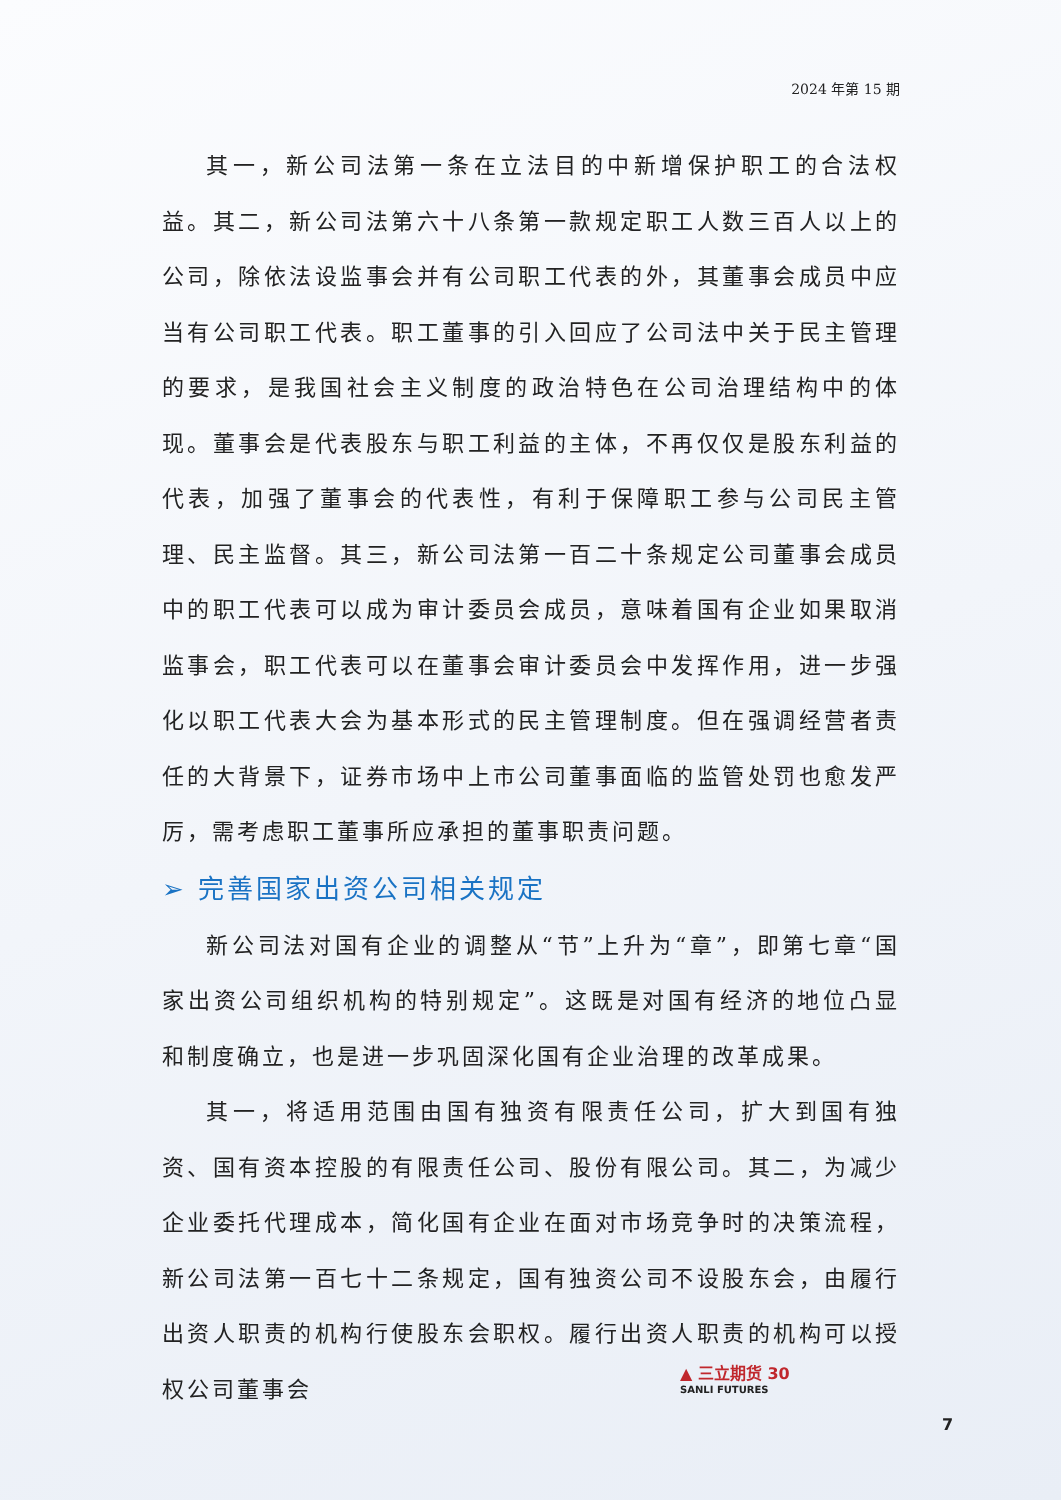2024 年第 15 期
其一，新公司法第一条在立法目的中新增保护职工的合法权益。其二，新公司法第六十八条第一款规定职工人数三百人以上的公司，除依法设监事会并有公司职工代表的外，其董事会成员中应当有公司职工代表。职工董事的引入回应了公司法中关于民主管理的要求，是我国社会主义制度的政治特色在公司治理结构中的体现。董事会是代表股东与职工利益的主体，不再仅仅是股东利益的代表，加强了董事会的代表性，有利于保障职工参与公司民主管理、民主监督。其三，新公司法第一百二十条规定公司董事会成员中的职工代表可以成为审计委员会成员，意味着国有企业如果取消监事会，职工代表可以在董事会审计委员会中发挥作用，进一步强化以职工代表大会为基本形式的民主管理制度。但在强调经营者责任的大背景下，证券市场中上市公司董事面临的监管处罚也愈发严厉，需考虑职工董事所应承担的董事职责问题。
➢ 完善国家出资公司相关规定
新公司法对国有企业的调整从“节”上升为“章”，即第七章“国家出资公司组织机构的特别规定”。这既是对国有经济的地位凸显和制度确立，也是进一步巩固深化国有企业治理的改革成果。
其一，将适用范围由国有独资有限责任公司，扩大到国有独资、国有资本控股的有限责任公司、股份有限公司。其二，为减少企业委托代理成本，简化国有企业在面对市场竞争时的决策流程，新公司法第一百七十二条规定，国有独资公司不设股东会，由履行出资人职责的机构行使股东会职权。履行出资人职责的机构可以授权公司董事会
▲ 三立期货 30
SANLI FUTURES
7